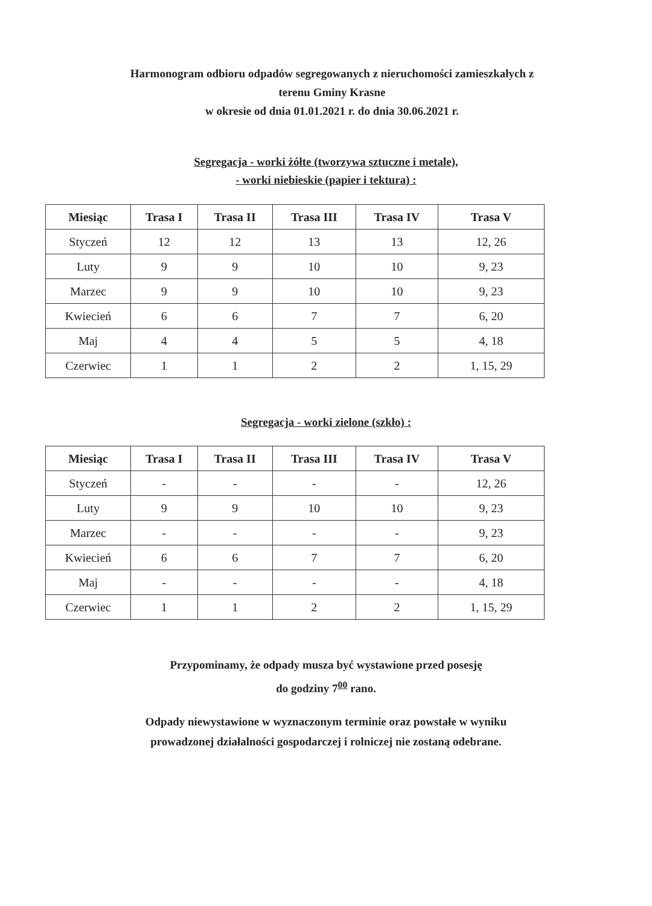Harmonogram odbioru odpadów segregowanych z nieruchomości zamieszkałych z
terenu Gminy Krasne
w okresie od dnia 01.01.2021 r. do dnia 30.06.2021 r.
Segregacja - worki żółte (tworzywa sztuczne i metale),
- worki niebieskie (papier i tektura) :
| Miesiąc | Trasa I | Trasa II | Trasa III | Trasa IV | Trasa V |
| --- | --- | --- | --- | --- | --- |
| Styczeń | 12 | 12 | 13 | 13 | 12, 26 |
| Luty | 9 | 9 | 10 | 10 | 9, 23 |
| Marzec | 9 | 9 | 10 | 10 | 9, 23 |
| Kwiecień | 6 | 6 | 7 | 7 | 6, 20 |
| Maj | 4 | 4 | 5 | 5 | 4, 18 |
| Czerwiec | 1 | 1 | 2 | 2 | 1, 15, 29 |
Segregacja - worki zielone (szkło) :
| Miesiąc | Trasa I | Trasa II | Trasa III | Trasa IV | Trasa V |
| --- | --- | --- | --- | --- | --- |
| Styczeń | - | - | - | - | 12, 26 |
| Luty | 9 | 9 | 10 | 10 | 9, 23 |
| Marzec | - | - | - | - | 9, 23 |
| Kwiecień | 6 | 6 | 7 | 7 | 6, 20 |
| Maj | - | - | - | - | 4, 18 |
| Czerwiec | 1 | 1 | 2 | 2 | 1, 15, 29 |
Przypominamy, że odpady musza być wystawione przed posesję
do godziny 7<sup>00</sup> rano.
Odpady niewystawione w wyznaczonym terminie oraz powstałe w wyniku
prowadzonej działalności gospodarczej i rolniczej nie zostaną odebrane.